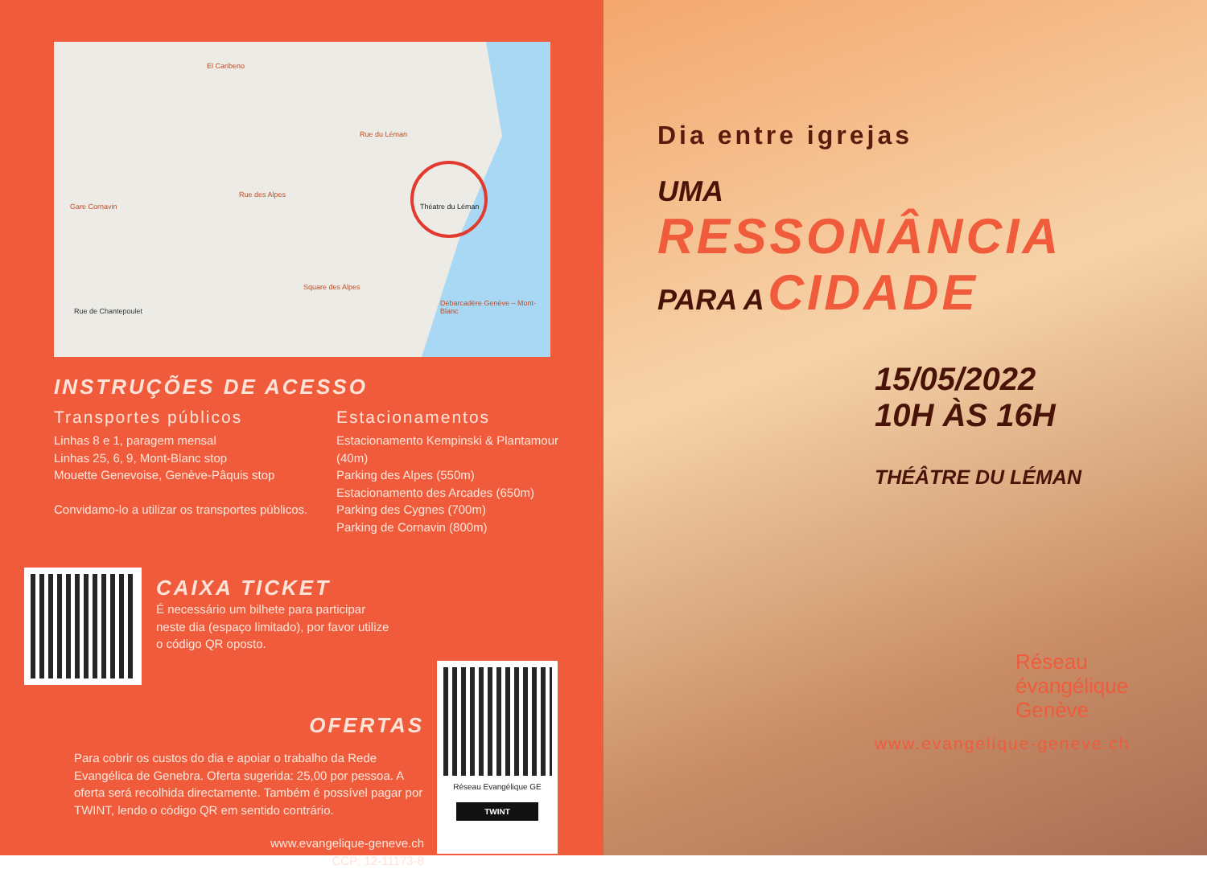El Caribeno
Rue du Léman
Théatre du Léman Gare Cornavin
Rue des Alpes
Rue de Chantepoulet
Square des Alpes
Débarcadère Genève – Mont-Blanc
INSTRUÇÕES DE ACESSO
Transportes públicos
Linhas 8 e 1, paragem mensal
Linhas 25, 6, 9, Mont-Blanc stop
Mouette Genevoise, Genève-Pâquis stop
Convidamo-lo a utilizar os transportes públicos.
Estacionamentos
Estacionamento Kempinski & Plantamour (40m)
Parking des Alpes (550m)
Estacionamento des Arcades (650m)
Parking des Cygnes (700m)
Parking de Cornavin (800m)
CAIXA TICKET
É necessário um bilhete para participar
neste dia (espaço limitado), por favor utilize
o código QR oposto.
OFERTAS
Para cobrir os custos do dia e apoiar o trabalho da Rede Evangélica de Genebra. Oferta sugerida: 25,00 por pessoa. A oferta será recolhida directamente. Também é possível pagar por TWINT, lendo o código QR em sentido contrário.
www.evangelique-geneve.ch
CCP: 12-11173-8
Réseau Evangélique GE
TWINT
Dia entre igrejas
UMA
RESSONÂNCIA
PARA A CIDADE
15/05/2022
10H ÀS 16H
THÉÂTRE DU LÉMAN
Réseau
évangélique
Genève
www.evangelique-geneve.ch